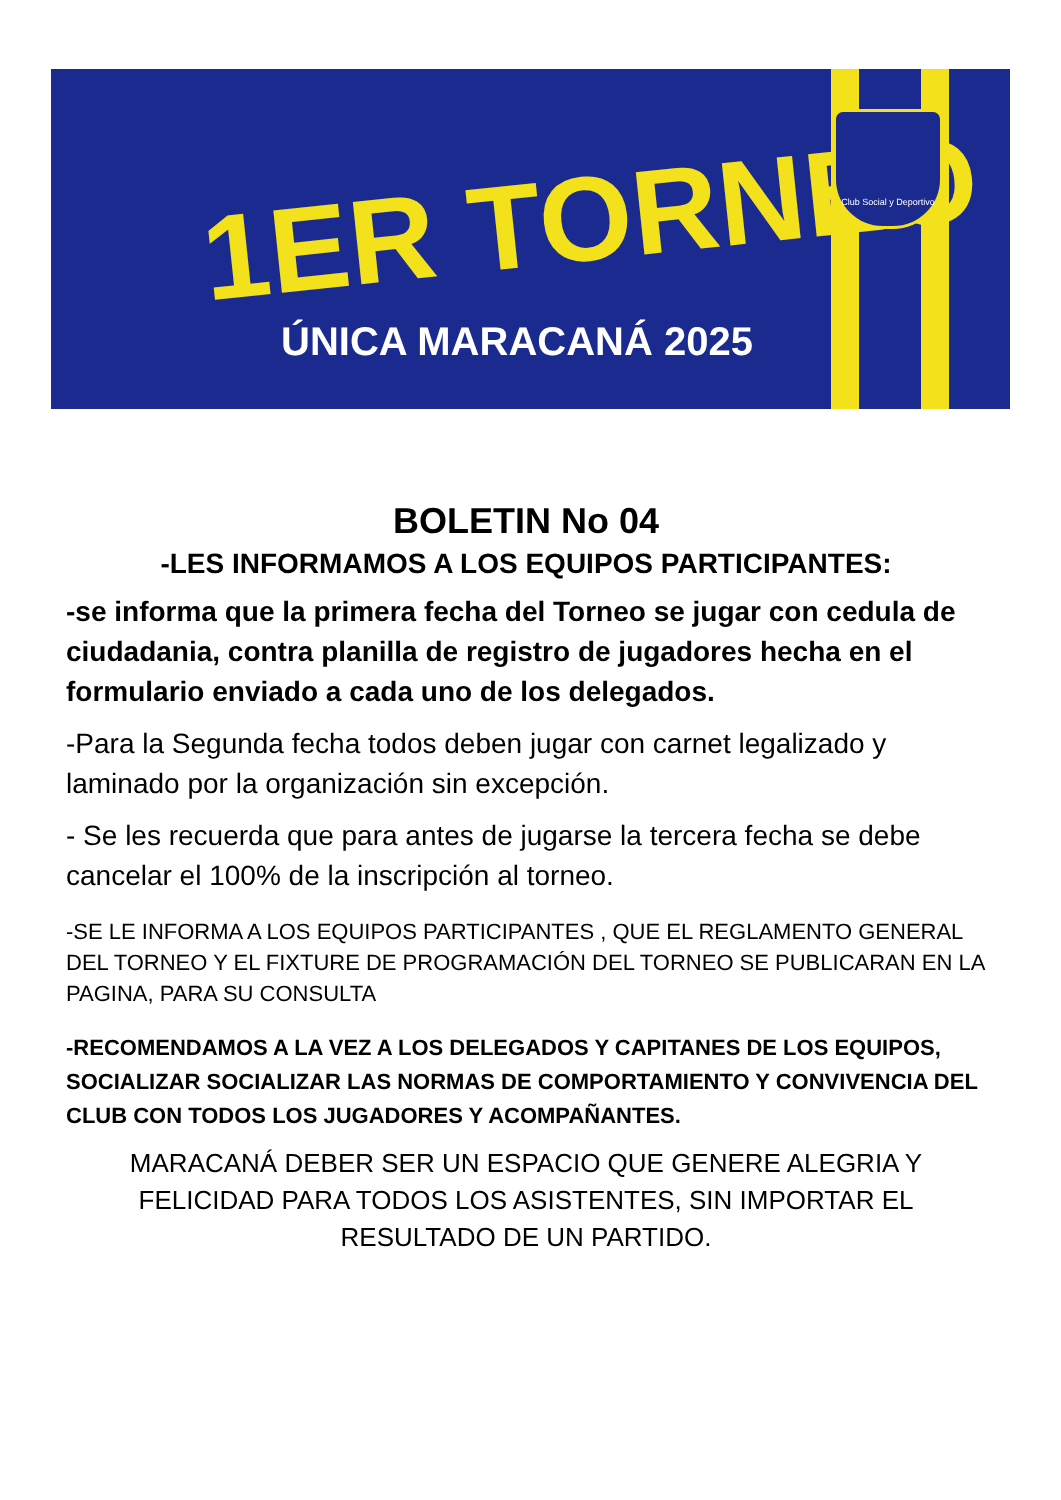1ER TORNEO
ÚNICA MARACANÁ 2025
Club Social y Deportivo
BOLETIN No 04
-LES INFORMAMOS A LOS EQUIPOS PARTICIPANTES:
-se informa que la primera fecha del Torneo se jugar con cedula de ciudadania, contra planilla de registro de jugadores hecha en el formulario enviado a cada uno de los delegados.
-Para la Segunda fecha todos deben jugar con carnet legalizado y laminado por la organización sin excepción.
- Se les recuerda que para antes de jugarse la tercera fecha se debe cancelar el 100% de la inscripción al torneo.
-SE LE INFORMA A LOS EQUIPOS PARTICIPANTES , QUE EL REGLAMENTO GENERAL DEL TORNEO Y EL FIXTURE DE PROGRAMACIÓN DEL TORNEO SE PUBLICARAN EN LA PAGINA, PARA SU CONSULTA
-RECOMENDAMOS A LA VEZ A LOS DELEGADOS Y CAPITANES DE LOS EQUIPOS, SOCIALIZAR SOCIALIZAR LAS NORMAS DE COMPORTAMIENTO Y CONVIVENCIA DEL CLUB CON TODOS LOS JUGADORES Y ACOMPAÑANTES.
MARACANÁ DEBER SER UN ESPACIO QUE GENERE ALEGRIA Y FELICIDAD PARA TODOS LOS ASISTENTES, SIN IMPORTAR EL RESULTADO DE UN PARTIDO.